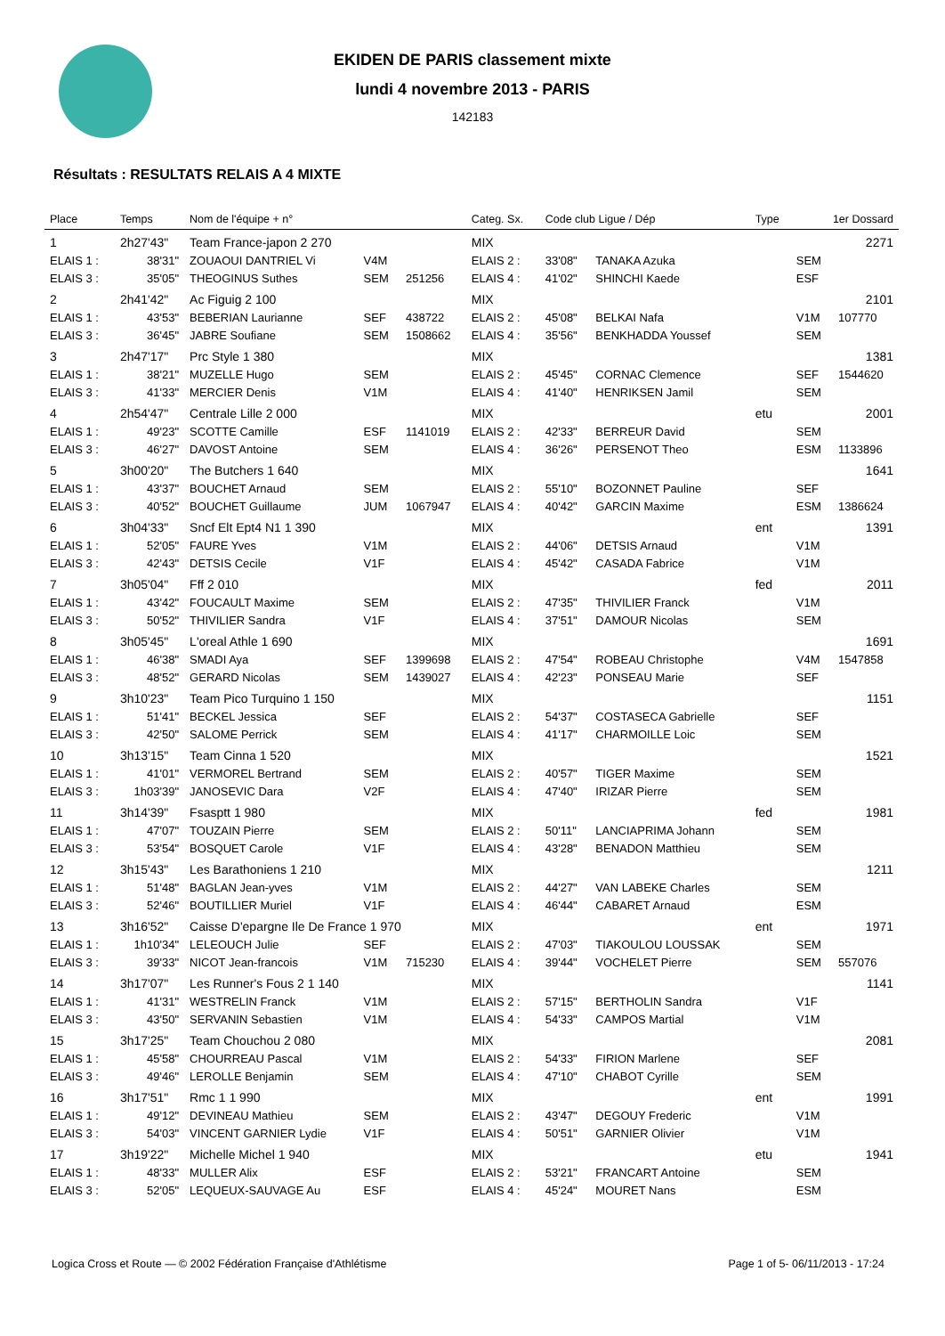EKIDEN DE PARIS classement mixte
lundi 4 novembre 2013 - PARIS
142183
Résultats : RESULTATS RELAIS A 4 MIXTE
| Place | Temps | Nom de l'équipe + n° | | | Categ. Sx. | Code club Ligue / Dép | | Type | 1er Dossard | |
| --- | --- | --- | --- | --- | --- | --- | --- | --- | --- | --- |
| 1 | 2h27'43" | Team France-japon 2 270 | | | MIX | | | | | 2271 |
| ELAIS 1 : | 38'31" | ZOUAOUI DANTRIEL Vi | V4M | | ELAIS 2 : | 33'08" | TANAKA Azuka | | SEM | |
| ELAIS 3 : | 35'05" | THEOGINUS Suthes | SEM | 251256 | ELAIS 4 : | 41'02" | SHINCHI Kaede | | ESF | |
| 2 | 2h41'42" | Ac Figuig 2 100 | | | MIX | | | | | 2101 |
| ELAIS 1 : | 43'53" | BEBERIAN Laurianne | SEF | 438722 | ELAIS 2 : | 45'08" | BELKAI Nafa | | V1M | 107770 |
| ELAIS 3 : | 36'45" | JABRE Soufiane | SEM | 1508662 | ELAIS 4 : | 35'56" | BENKHADDA Youssef | | SEM | |
| 3 | 2h47'17" | Prc Style 1 380 | | | MIX | | | | | 1381 |
| ELAIS 1 : | 38'21" | MUZELLE Hugo | SEM | | ELAIS 2 : | 45'45" | CORNAC Clemence | | SEF | 1544620 |
| ELAIS 3 : | 41'33" | MERCIER Denis | V1M | | ELAIS 4 : | 41'40" | HENRIKSEN Jamil | | SEM | |
| 4 | 2h54'47" | Centrale Lille 2 000 | | | MIX | | | etu | | 2001 |
| ELAIS 1 : | 49'23" | SCOTTE Camille | ESF | 1141019 | ELAIS 2 : | 42'33" | BERREUR David | | SEM | |
| ELAIS 3 : | 46'27" | DAVOST Antoine | SEM | | ELAIS 4 : | 36'26" | PERSENOT Theo | | ESM | 1133896 |
| 5 | 3h00'20" | The Butchers 1 640 | | | MIX | | | | | 1641 |
| ELAIS 1 : | 43'37" | BOUCHET Arnaud | SEM | | ELAIS 2 : | 55'10" | BOZONNET Pauline | | SEF | |
| ELAIS 3 : | 40'52" | BOUCHET Guillaume | JUM | 1067947 | ELAIS 4 : | 40'42" | GARCIN Maxime | | ESM | 1386624 |
| 6 | 3h04'33" | Sncf Elt Ept4 N1 1 390 | | | MIX | | | ent | | 1391 |
| ELAIS 1 : | 52'05" | FAURE Yves | V1M | | ELAIS 2 : | 44'06" | DETSIS Arnaud | | V1M | |
| ELAIS 3 : | 42'43" | DETSIS Cecile | V1F | | ELAIS 4 : | 45'42" | CASADA Fabrice | | V1M | |
| 7 | 3h05'04" | Fff 2 010 | | | MIX | | | fed | | 2011 |
| ELAIS 1 : | 43'42" | FOUCAULT Maxime | SEM | | ELAIS 2 : | 47'35" | THIVILIER Franck | | V1M | |
| ELAIS 3 : | 50'52" | THIVILIER Sandra | V1F | | ELAIS 4 : | 37'51" | DAMOUR Nicolas | | SEM | |
| 8 | 3h05'45" | L'oreal Athle 1 690 | | | MIX | | | | | 1691 |
| ELAIS 1 : | 46'38" | SMADI Aya | SEF | 1399698 | ELAIS 2 : | 47'54" | ROBEAU Christophe | | V4M | 1547858 |
| ELAIS 3 : | 48'52" | GERARD Nicolas | SEM | 1439027 | ELAIS 4 : | 42'23" | PONSEAU Marie | | SEF | |
| 9 | 3h10'23" | Team Pico Turquino 1 150 | | | MIX | | | | | 1151 |
| ELAIS 1 : | 51'41" | BECKEL Jessica | SEF | | ELAIS 2 : | 54'37" | COSTASECA Gabrielle | | SEF | |
| ELAIS 3 : | 42'50" | SALOME Perrick | SEM | | ELAIS 4 : | 41'17" | CHARMOILLE Loic | | SEM | |
| 10 | 3h13'15" | Team Cinna 1 520 | | | MIX | | | | | 1521 |
| ELAIS 1 : | 41'01" | VERMOREL Bertrand | SEM | | ELAIS 2 : | 40'57" | TIGER Maxime | | SEM | |
| ELAIS 3 : | 1h03'39" | JANOSEVIC Dara | V2F | | ELAIS 4 : | 47'40" | IRIZAR Pierre | | SEM | |
| 11 | 3h14'39" | Fsasptt 1 980 | | | MIX | | | fed | | 1981 |
| ELAIS 1 : | 47'07" | TOUZAIN Pierre | SEM | | ELAIS 2 : | 50'11" | LANCIAPRIMA Johann | | SEM | |
| ELAIS 3 : | 53'54" | BOSQUET Carole | V1F | | ELAIS 4 : | 43'28" | BENADON Matthieu | | SEM | |
| 12 | 3h15'43" | Les Barathoniens 1 210 | | | MIX | | | | | 1211 |
| ELAIS 1 : | 51'48" | BAGLAN Jean-yves | V1M | | ELAIS 2 : | 44'27" | VAN LABEKE Charles | | SEM | |
| ELAIS 3 : | 52'46" | BOUTILLIER Muriel | V1F | | ELAIS 4 : | 46'44" | CABARET Arnaud | | ESM | |
| 13 | 3h16'52" | Caisse D'epargne Ile De France 1 970 | | | MIX | | | ent | | 1971 |
| ELAIS 1 : | 1h10'34" | LELEOUCH Julie | SEF | | ELAIS 2 : | 47'03" | TIAKOULOU LOUSSAK | | SEM | |
| ELAIS 3 : | 39'33" | NICOT Jean-francois | V1M | 715230 | ELAIS 4 : | 39'44" | VOCHELET Pierre | | SEM | 557076 |
| 14 | 3h17'07" | Les Runner's Fous 2 1 140 | | | MIX | | | | | 1141 |
| ELAIS 1 : | 41'31" | WESTRELIN Franck | V1M | | ELAIS 2 : | 57'15" | BERTHOLIN Sandra | | V1F | |
| ELAIS 3 : | 43'50" | SERVANIN Sebastien | V1M | | ELAIS 4 : | 54'33" | CAMPOS Martial | | V1M | |
| 15 | 3h17'25" | Team Chouchou 2 080 | | | MIX | | | | | 2081 |
| ELAIS 1 : | 45'58" | CHOURREAU Pascal | V1M | | ELAIS 2 : | 54'33" | FIRION Marlene | | SEF | |
| ELAIS 3 : | 49'46" | LEROLLE Benjamin | SEM | | ELAIS 4 : | 47'10" | CHABOT Cyrille | | SEM | |
| 16 | 3h17'51" | Rmc 1 1 990 | | | MIX | | | ent | | 1991 |
| ELAIS 1 : | 49'12" | DEVINEAU Mathieu | SEM | | ELAIS 2 : | 43'47" | DEGOUY Frederic | | V1M | |
| ELAIS 3 : | 54'03" | VINCENT GARNIER Lydie | V1F | | ELAIS 4 : | 50'51" | GARNIER Olivier | | V1M | |
| 17 | 3h19'22" | Michelle Michel 1 940 | | | MIX | | | etu | | 1941 |
| ELAIS 1 : | 48'33" | MULLER Alix | ESF | | ELAIS 2 : | 53'21" | FRANCART Antoine | | SEM | |
| ELAIS 3 : | 52'05" | LEQUEUX-SAUVAGE Au | ESF | | ELAIS 4 : | 45'24" | MOURET Nans | | ESM | |
Logica Cross et Route — © 2002 Fédération Française d'Athlétisme Page 1 of 5- 06/11/2013 - 17:24